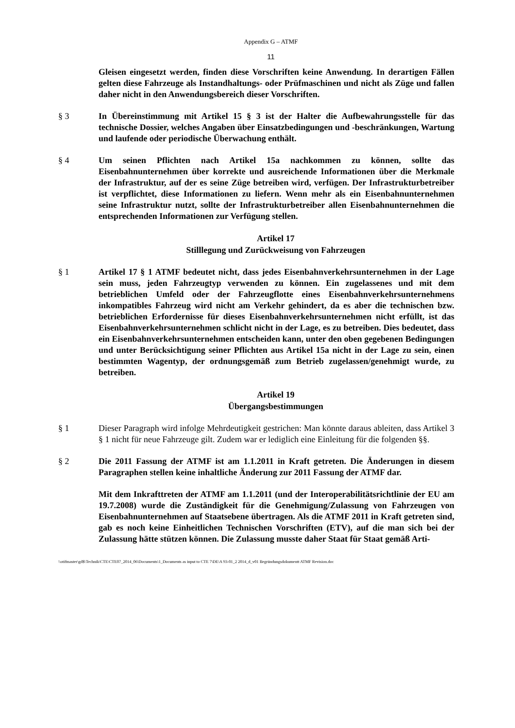Appendix G – ATMF
11
Gleisen eingesetzt werden, finden diese Vorschriften keine Anwendung. In derartigen Fällen gelten diese Fahrzeuge als Instandhaltungs- oder Prüfmaschinen und nicht als Züge und fallen daher nicht in den Anwendungsbereich dieser Vorschriften.
§ 3 In Übereinstimmung mit Artikel 15 § 3 ist der Halter die Aufbewahrungsstelle für das technische Dossier, welches Angaben über Einsatzbedingungen und -beschränkungen, Wartung und laufende oder periodische Überwachung enthält.
§ 4 Um seinen Pflichten nach Artikel 15a nachkommen zu können, sollte das Eisenbahnunternehmen über korrekte und ausreichende Informationen über die Merkmale der Infrastruktur, auf der es seine Züge betreiben wird, verfügen. Der Infrastrukturbetreiber ist verpflichtet, diese Informationen zu liefern. Wenn mehr als ein Eisenbahnunternehmen seine Infrastruktur nutzt, sollte der Infrastrukturbetreiber allen Eisenbahnunternehmen die entsprechenden Informationen zur Verfügung stellen.
Artikel 17
Stilllegung und Zurückweisung von Fahrzeugen
§ 1 Artikel 17 § 1 ATMF bedeutet nicht, dass jedes Eisenbahnverkehrsunternehmen in der Lage sein muss, jeden Fahrzeugtyp verwenden zu können. Ein zugelassenes und mit dem betrieblichen Umfeld oder der Fahrzeugflotte eines Eisenbahnverkehrsunternehmens inkompatibles Fahrzeug wird nicht am Verkehr gehindert, da es aber die technischen bzw. betrieblichen Erfordernisse für dieses Eisenbahnverkehrsunternehmen nicht erfüllt, ist das Eisenbahnverkehrsunternehmen schlicht nicht in der Lage, es zu betreiben. Dies bedeutet, dass ein Eisenbahnverkehrsunternehmen entscheiden kann, unter den oben gegebenen Bedingungen und unter Berücksichtigung seiner Pflichten aus Artikel 15a nicht in der Lage zu sein, einen bestimmten Wagentyp, der ordnungsgemäß zum Betrieb zugelassen/genehmigt wurde, zu betreiben.
Artikel 19
Übergangsbestimmungen
§ 1 Dieser Paragraph wird infolge Mehrdeutigkeit gestrichen: Man könnte daraus ableiten, dass Artikel 3 § 1 nicht für neue Fahrzeuge gilt. Zudem war er lediglich eine Einleitung für die folgenden §§.
§ 2 Die 2011 Fassung der ATMF ist am 1.1.2011 in Kraft getreten. Die Änderungen in diesem Paragraphen stellen keine inhaltliche Änderung zur 2011 Fassung der ATMF dar.
Mit dem Inkrafttreten der ATMF am 1.1.2011 (und der Interoperabilitätsrichtlinie der EU am 19.7.2008) wurde die Zuständigkeit für die Genehmigung/Zulassung von Fahrzeugen von Eisenbahnunternehmen auf Staatsebene übertragen. Als die ATMF 2011 in Kraft getreten sind, gab es noch keine Einheitlichen Technischen Vorschriften (ETV), auf die man sich bei der Zulassung hätte stützen können. Die Zulassung musste daher Staat für Staat gemäß Arti-
\\otifmaster\gd$\Technik\CTE\CTE07_2014_06\Documents\1_Documents as input to CTE 7\DE\A 93-01_2 2014_d_v01 Begründungsdokumentt ATMF Revision.doc